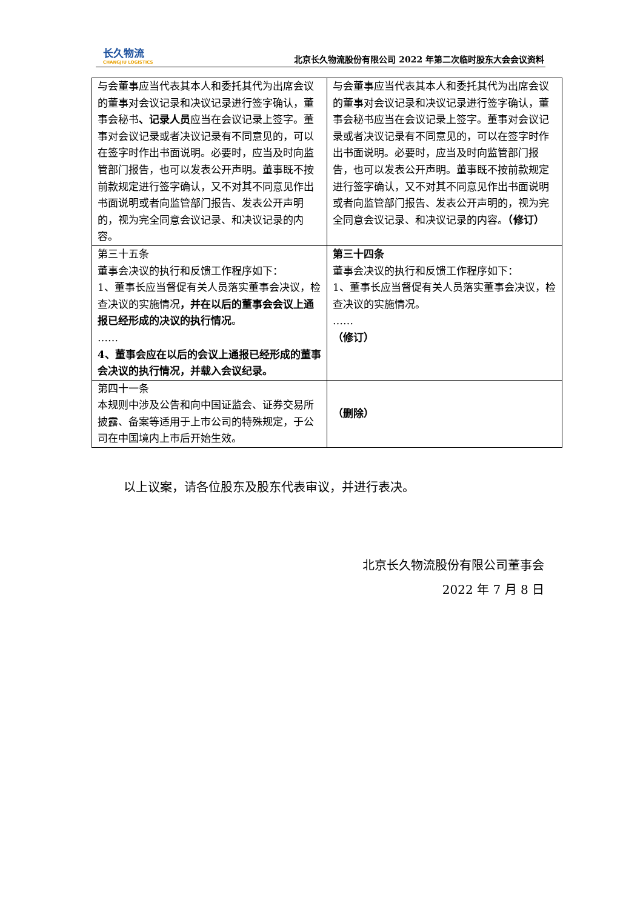长久物流
CHANGJIU LOGISTICS
北京长久物流股份有限公司 2022 年第二次临时股东大会会议资料
| 与会董事应当代表其本人和委托其代为出席会议的董事对会议记录和决议记录进行签字确认，董事会秘书 、记录人员 应当在会议记录上签字。董事对会议记录或者决议记录有不同意见的，可以在签字时作出书面说明。必要时，应当及时向监管部门报告，也可以发表公开声明。董事既不按前款规定进行签字确认，又不对其不同意见作出书面说明或者向监管部门报告、发表公开声明的，视为完全同意会议记录、和决议记录的内容。 | 与会董事应当代表其本人和委托其代为出席会议的董事对会议记录和决议记录进行签字确认，董事会秘书应当在会议记录上签字。董事对会议记录或者决议记录有不同意见的，可以在签字时作出书面说明。必要时，应当及时向监管部门报告，也可以发表公开声明。董事既不按前款规定进行签字确认，又不对其不同意见作出书面说明或者向监管部门报告、发表公开声明的，视为完全同意会议记录、和决议记录的内容。 （修订） |
| 第三十五条 董事会决议的执行和反馈工作程序如下： 1、董事长应当督促有关人员落实董事会决议，检查决议的实施情况 ，并在以后的董事会会议上通报已经形成的决议的执行情况 。 …… 4、董事会应在以后的会议上通报已经形成的董事会决议的执行情况，并载入会议纪录。 | 第三十四条 董事会决议的执行和反馈工作程序如下： 1、董事长应当督促有关人员落实董事会决议，检查决议的实施情况。 …… （修订） |
| 第四十一条 本规则中涉及公告和向中国证监会、证券交易所披露、备案等适用于上市公司的特殊规定，于公司在中国境内上市后开始生效。 | （删除） |
以上议案，请各位股东及股东代表审议，并进行表决。
北京长久物流股份有限公司董事会
2022 年 7 月 8 日